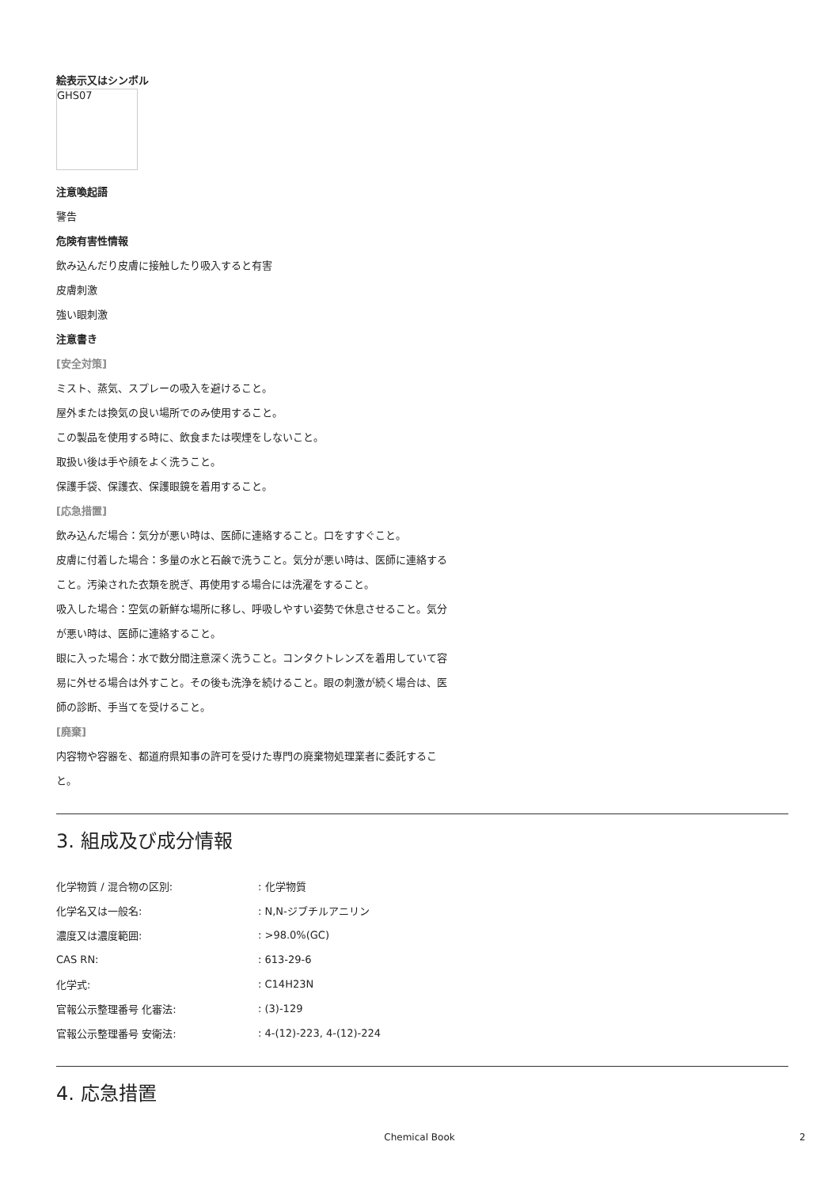絵表示又はシンボル
GHS07
注意喚起語
警告
危険有害性情報
飲み込んだり皮膚に接触したり吸入すると有害
皮膚刺激
強い眼刺激
注意書き
[安全対策]
ミスト、蒸気、スプレーの吸入を避けること。
屋外または換気の良い場所でのみ使用すること。
この製品を使用する時に、飲食または喫煙をしないこと。
取扱い後は手や顔をよく洗うこと。
保護手袋、保護衣、保護眼鏡を着用すること。
[応急措置]
飲み込んだ場合：気分が悪い時は、医師に連絡すること。口をすすぐこと。
皮膚に付着した場合：多量の水と石鹸で洗うこと。気分が悪い時は、医師に連絡すること。汚染された衣類を脱ぎ、再使用する場合には洗濯をすること。
吸入した場合：空気の新鮮な場所に移し、呼吸しやすい姿勢で休息させること。気分が悪い時は、医師に連絡すること。
眼に入った場合：水で数分間注意深く洗うこと。コンタクトレンズを着用していて容易に外せる場合は外すこと。その後も洗浄を続けること。眼の刺激が続く場合は、医師の診断、手当てを受けること。
[廃棄]
内容物や容器を、都道府県知事の許可を受けた専門の廃棄物処理業者に委託すること。
3. 組成及び成分情報
| 化学物質 / 混合物の区別: | : 化学物質 |
| 化学名又は一般名: | : N,N-ジブチルアニリン |
| 濃度又は濃度範囲: | : >98.0%(GC) |
| CAS RN: | : 613-29-6 |
| 化学式: | : C14H23N |
| 官報公示整理番号 化審法: | : (3)-129 |
| 官報公示整理番号 安衛法: | : 4-(12)-223, 4-(12)-224 |
4. 応急措置
Chemical Book 2